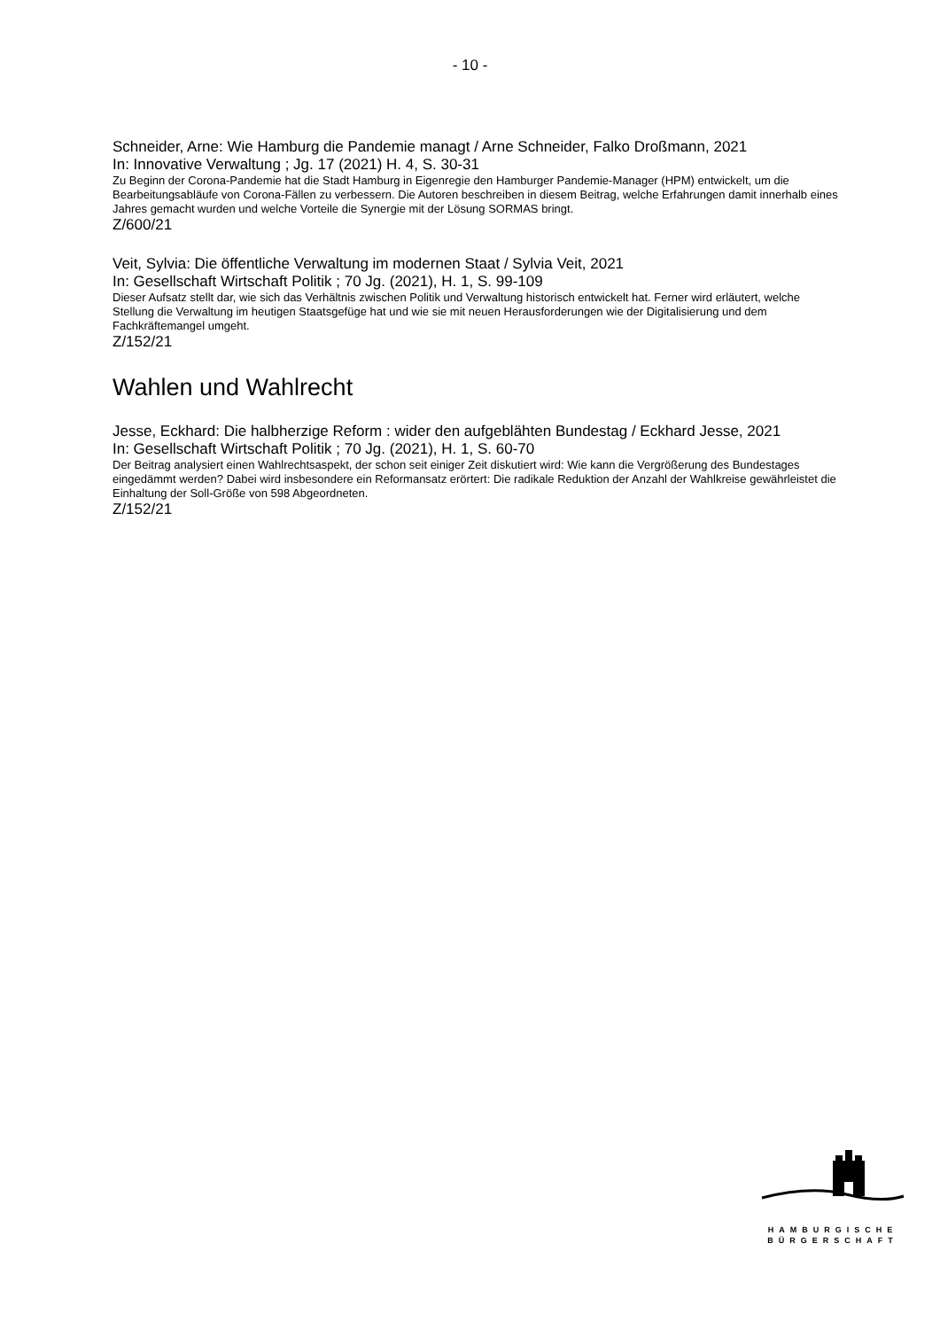- 10 -
Schneider, Arne: Wie Hamburg die Pandemie managt / Arne Schneider, Falko Droßmann, 2021
In: Innovative Verwaltung ; Jg. 17 (2021) H. 4, S. 30-31
Zu Beginn der Corona-Pandemie hat die Stadt Hamburg in Eigenregie den Hamburger Pandemie-Manager (HPM) entwickelt, um die Bearbeitungsabläufe von Corona-Fällen zu verbessern. Die Autoren beschreiben in diesem Beitrag, welche Erfahrungen damit innerhalb eines Jahres gemacht wurden und welche Vorteile die Synergie mit der Lösung SORMAS bringt.
Z/600/21
Veit, Sylvia: Die öffentliche Verwaltung im modernen Staat / Sylvia Veit, 2021
In: Gesellschaft Wirtschaft Politik ; 70 Jg. (2021), H. 1, S. 99-109
Dieser Aufsatz stellt dar, wie sich das Verhältnis zwischen Politik und Verwaltung historisch entwickelt hat. Ferner wird erläutert, welche Stellung die Verwaltung im heutigen Staatsgefüge hat und wie sie mit neuen Herausforderungen wie der Digitalisierung und dem Fachkräftemangel umgeht.
Z/152/21
Wahlen und Wahlrecht
Jesse, Eckhard: Die halbherzige Reform : wider den aufgeblähten Bundestag / Eckhard Jesse, 2021
In: Gesellschaft Wirtschaft Politik ; 70 Jg. (2021), H. 1, S. 60-70
Der Beitrag analysiert einen Wahlrechtsaspekt, der schon seit einiger Zeit diskutiert wird: Wie kann die Vergrößerung des Bundestages eingedämmt werden? Dabei wird insbesondere ein Reformansatz erörtert: Die radikale Reduktion der Anzahl der Wahlkreise gewährleistet die Einhaltung der Soll-Größe von 598 Abgeordneten.
Z/152/21
HAMBURGISCHE
BÜRGERSCHAFT